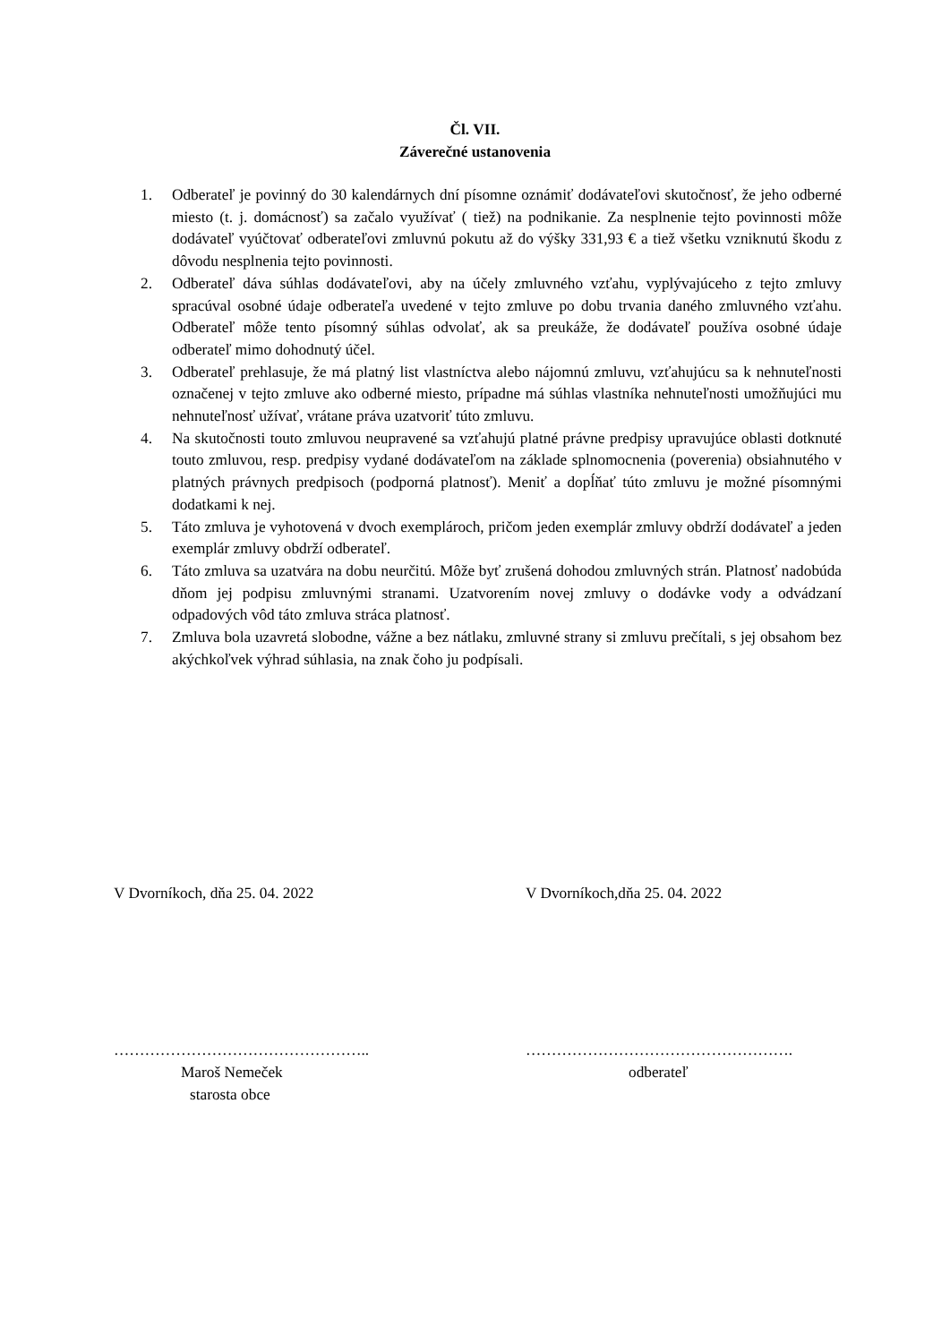Čl. VII.
Záverečné ustanovenia
1. Odberateľ je povinný do 30 kalendárnych dní písomne oznámiť dodávateľovi skutočnosť, že jeho odberné miesto (t. j. domácnosť) sa začalo využívať ( tiež) na podnikanie. Za nesplnenie tejto povinnosti môže dodávateľ vyúčtovať odberateľovi zmluvnú pokutu až do výšky 331,93 € a tiež všetku vzniknutú škodu z dôvodu nesplnenia tejto povinnosti.
2. Odberateľ dáva súhlas dodávateľovi, aby na účely zmluvného vzťahu, vyplývajúceho z tejto zmluvy spracúval osobné údaje odberateľa uvedené v tejto zmluve po dobu trvania daného zmluvného vzťahu. Odberateľ môže tento písomný súhlas odvolať, ak sa preukáže, že dodávateľ používa osobné údaje odberateľ mimo dohodnutý účel.
3. Odberateľ prehlasuje, že má platný list vlastníctva alebo nájomnú zmluvu, vzťahujúcu sa k nehnuteľnosti označenej v tejto zmluve ako odberné miesto, prípadne má súhlas vlastníka nehnuteľnosti umožňujúci mu nehnuteľnosť užívať, vrátane práva uzatvoriť túto zmluvu.
4. Na skutočnosti touto zmluvou neupravené sa vzťahujú platné právne predpisy upravujúce oblasti dotknuté touto zmluvou, resp. predpisy vydané dodávateľom na základe splnomocnenia (poverenia) obsiahnutého v platných právnych predpisoch (podporná platnosť). Meniť a dopĺňať túto zmluvu je možné písomnými dodatkami k nej.
5. Táto zmluva je vyhotovená v dvoch exemplároch, pričom jeden exemplár zmluvy obdrží dodávateľ a jeden exemplár zmluvy obdrží odberateľ.
6. Táto zmluva sa uzatvára na dobu neurčitú. Môže byť zrušená dohodou zmluvných strán. Platnosť nadobúda dňom jej podpisu zmluvnými stranami. Uzatvorením novej zmluvy o dodávke vody a odvádzaní odpadových vôd táto zmluva stráca platnosť.
7. Zmluva bola uzavretá slobodne, vážne a bez nátlaku, zmluvné strany si zmluvu prečítali, s jej obsahom bez akýchkoľvek výhrad súhlasia, na znak čoho ju podpísali.
V Dvorníkoch, dňa 25. 04. 2022 V Dvorníkoch,dňa 25. 04. 2022
…………………………………………..
Maroš Nemeček
starosta obce
…………………………………………….
odberateľ